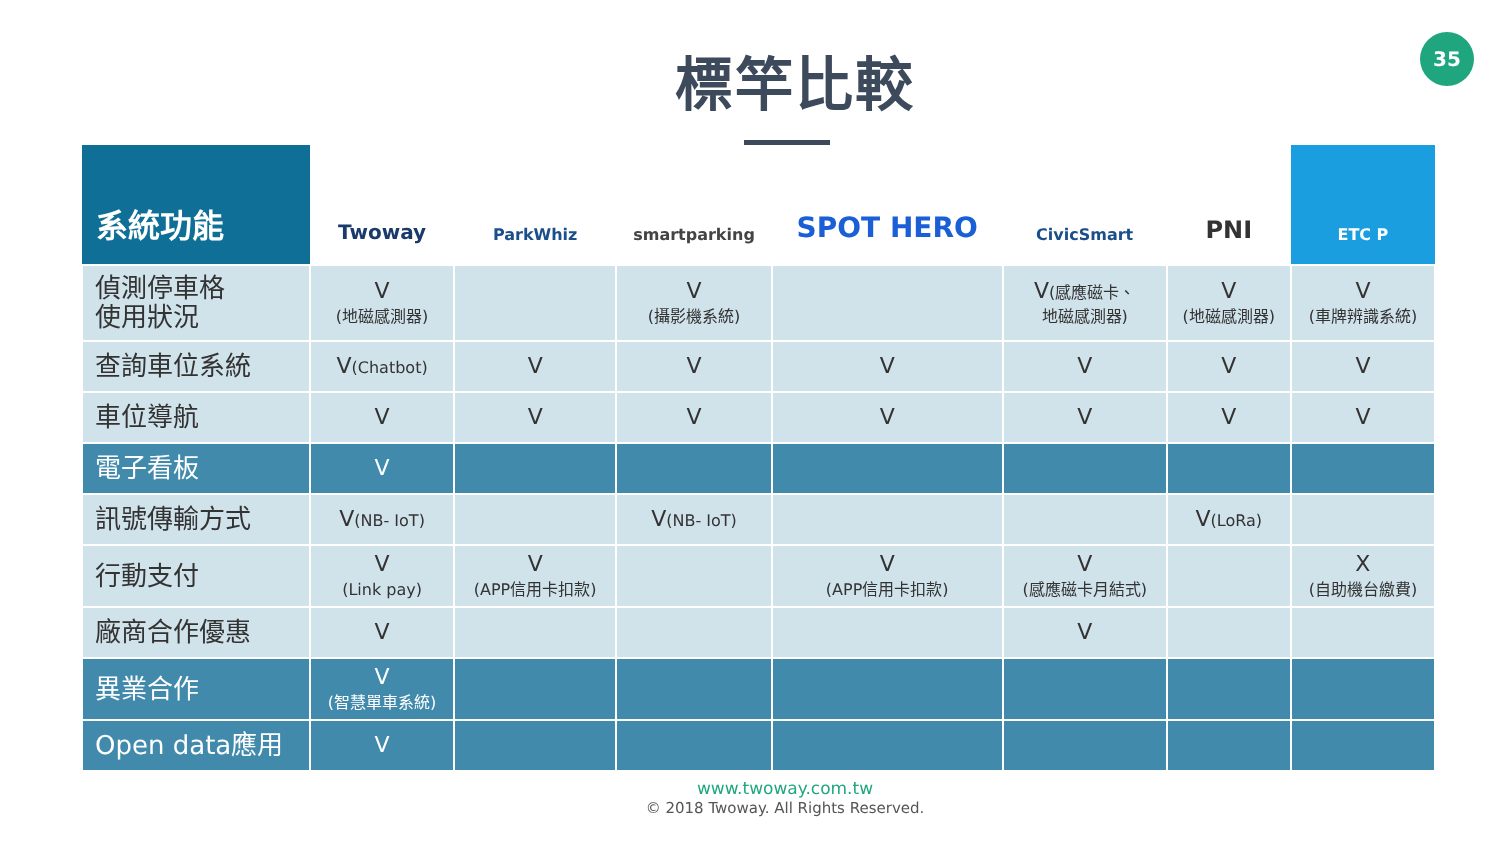35
標竿比較
| 系統功能 | Twoway | ParkWhiz | smartparking | SPOT HERO | CivicSmart | PNI | ETC P |
| --- | --- | --- | --- | --- | --- | --- | --- |
| 偵測停車格 使用狀況 | V (地磁感測器) | | V (攝影機系統) | | V (感應磁卡、 地磁感測器) | V (地磁感測器) | V (車牌辨識系統) |
| 查詢車位系統 | V (Chatbot) | V | V | V | V | V | V |
| 車位導航 | V | V | V | V | V | V | V |
| 電子看板 | V | | | | | | |
| 訊號傳輸方式 | V (NB- IoT) | | V (NB- IoT) | | | V (LoRa) | |
| 行動支付 | V (Link pay) | V (APP信用卡扣款) | | V (APP信用卡扣款) | V (感應磁卡月結式) | | X (自助機台繳費) |
| 廠商合作優惠 | V | | | | V | | |
| 異業合作 | V (智慧單車系統) | | | | | | |
| Open data應用 | V | | | | | | |
www.twoway.com.tw
© 2018 Twoway. All Rights Reserved.